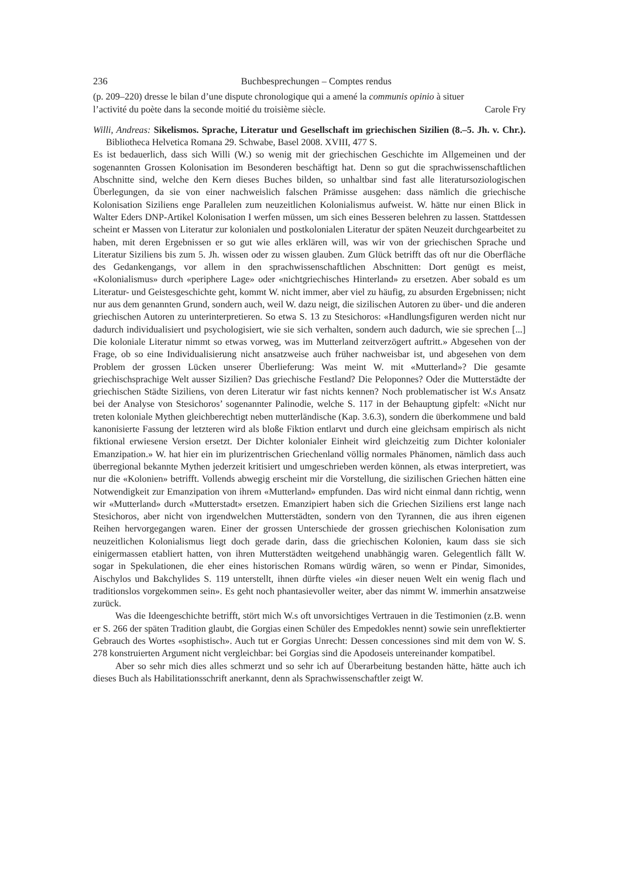236 Buchbesprechungen – Comptes rendus
(p. 209–220) dresse le bilan d’une dispute chronologique qui a amené la communis opinio à situer
l’activité du poète dans la seconde moitié du troisième siècle. Carole Fry
Willi, Andreas: Sikelismos. Sprache, Literatur und Gesellschaft im griechischen Sizilien (8.–5. Jh. v. Chr.). Bibliotheca Helvetica Romana 29. Schwabe, Basel 2008. XVIII, 477 S.
Es ist bedauerlich, dass sich Willi (W.) so wenig mit der griechischen Geschichte im Allgemeinen und der sogenannten Grossen Kolonisation im Besonderen beschäftigt hat. Denn so gut die sprachwissenschaftlichen Abschnitte sind, welche den Kern dieses Buches bilden, so unhaltbar sind fast alle literatursoziologischen Überlegungen, da sie von einer nachweislich falschen Prämisse ausgehen: dass nämlich die griechische Kolonisation Siziliens enge Parallelen zum neuzeitlichen Kolonialismus aufweist. W. hätte nur einen Blick in Walter Eders DNP-Artikel Kolonisation I werfen müssen, um sich eines Besseren belehren zu lassen. Stattdessen scheint er Massen von Literatur zur kolonialen und postkolonialen Literatur der späten Neuzeit durchgearbeitet zu haben, mit deren Ergebnissen er so gut wie alles erklären will, was wir von der griechischen Sprache und Literatur Siziliens bis zum 5. Jh. wissen oder zu wissen glauben. Zum Glück betrifft das oft nur die Oberfläche des Gedankengangs, vor allem in den sprachwissenschaftlichen Abschnitten: Dort genügt es meist, «Kolonialismus» durch «periphere Lage» oder «nichtgriechisches Hinterland» zu ersetzen. Aber sobald es um Literatur- und Geistesgeschichte geht, kommt W. nicht immer, aber viel zu häufig, zu absurden Ergebnissen; nicht nur aus dem genannten Grund, sondern auch, weil W. dazu neigt, die sizilischen Autoren zu über- und die anderen griechischen Autoren zu unterinterpretieren. So etwa S. 13 zu Stesichoros: «Handlungsfiguren werden nicht nur dadurch individualisiert und psychologisiert, wie sie sich verhalten, sondern auch dadurch, wie sie sprechen [...] Die koloniale Literatur nimmt so etwas vorweg, was im Mutterland zeitverzögert auftritt.» Abgesehen von der Frage, ob so eine Individualisierung nicht ansatzweise auch früher nachweisbar ist, und abgesehen von dem Problem der grossen Lücken unserer Überlieferung: Was meint W. mit «Mutterland»? Die gesamte griechischsprachige Welt ausser Sizilien? Das griechische Festland? Die Peloponnes? Oder die Mutterstädte der griechischen Städte Siziliens, von deren Literatur wir fast nichts kennen? Noch problematischer ist W.s Ansatz bei der Analyse von Stesichoros’ sogenannter Palinodie, welche S. 117 in der Behauptung gipfelt: «Nicht nur treten koloniale Mythen gleichberechtigt neben mutterländische (Kap. 3.6.3), sondern die überkommene und bald kanonisierte Fassung der letzteren wird als bloße Fiktion entlarvt und durch eine gleichsam empirisch als nicht fiktional erwiesene Version ersetzt. Der Dichter kolonialer Einheit wird gleichzeitig zum Dichter kolonialer Emanzipation.» W. hat hier ein im plurizentrischen Griechenland völlig normales Phänomen, nämlich dass auch überregional bekannte Mythen jederzeit kritisiert und umgeschrieben werden können, als etwas interpretiert, was nur die «Kolonien» betrifft. Vollends abwegig erscheint mir die Vorstellung, die sizilischen Griechen hätten eine Notwendigkeit zur Emanzipation von ihrem «Mutterland» empfunden. Das wird nicht einmal dann richtig, wenn wir «Mutterland» durch «Mutterstadt» ersetzen. Emanzipiert haben sich die Griechen Siziliens erst lange nach Stesichoros, aber nicht von irgendwelchen Mutterstädten, sondern von den Tyrannen, die aus ihren eigenen Reihen hervorgegangen waren. Einer der grossen Unterschiede der grossen griechischen Kolonisation zum neuzeitlichen Kolonialismus liegt doch gerade darin, dass die griechischen Kolonien, kaum dass sie sich einigermassen etabliert hatten, von ihren Mutterstädten weitgehend unabhängig waren. Gelegentlich fällt W. sogar in Spekulationen, die eher eines historischen Romans würdig wären, so wenn er Pindar, Simonides, Aischylos und Bakchylides S. 119 unterstellt, ihnen dürfte vieles «in dieser neuen Welt ein wenig flach und traditionslos vorgekommen sein». Es geht noch phantasievoller weiter, aber das nimmt W. immerhin ansatzweise zurück.
Was die Ideengeschichte betrifft, stört mich W.s oft unvorsichtiges Vertrauen in die Testimonien (z.B. wenn er S. 266 der späten Tradition glaubt, die Gorgias einen Schüler des Empedokles nennt) sowie sein unreflektierter Gebrauch des Wortes «sophistisch». Auch tut er Gorgias Unrecht: Dessen concessiones sind mit dem von W. S. 278 konstruierten Argument nicht vergleichbar: bei Gorgias sind die Apodoseis untereinander kompatibel.
Aber so sehr mich dies alles schmerzt und so sehr ich auf Überarbeitung bestanden hätte, hätte auch ich dieses Buch als Habilitationsschrift anerkannt, denn als Sprachwissenschaftler zeigt W.